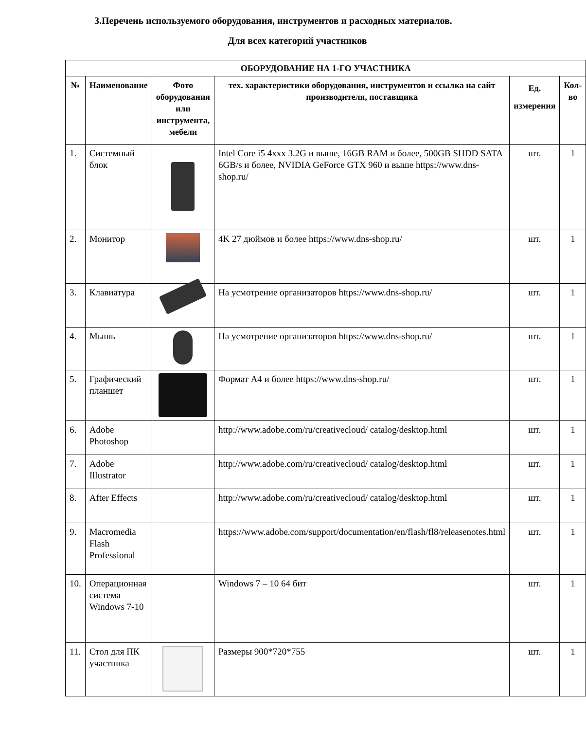3.Перечень используемого оборудования, инструментов и расходных материалов.
Для всех категорий участников
| ОБОРУДОВАНИЕ НА 1-ГО УЧАСТНИКА | | | | | |
| --- | --- | --- | --- | --- | --- |
| № | Наименование | Фото оборудования или инструмента, мебели | тех. характеристики оборудования, инструментов и ссылка на сайт производителя, поставщика | Ед. измерения | Кол-во |
| 1. | Системный блок | | Intel Core i5 4xxx 3.2G и выше, 16GB RAM и более, 500GB SHDD SATA 6GB/s и более, NVIDIA GeForce GTX 960 и выше https://www.dns-shop.ru/ | шт. | 1 |
| 2. | Монитор | | 4K 27 дюймов и более https://www.dns-shop.ru/ | шт. | 1 |
| 3. | Клавиатура | | На усмотрение организаторов https://www.dns-shop.ru/ | шт. | 1 |
| 4. | Мышь | | На усмотрение организаторов https://www.dns-shop.ru/ | шт. | 1 |
| 5. | Графический планшет | | Формат А4 и более https://www.dns-shop.ru/ | шт. | 1 |
| 6. | Adobe Photoshop | | http://www.adobe.com/ru/creativecloud/ catalog/desktop.html | шт. | 1 |
| 7. | Adobe Illustrator | | http://www.adobe.com/ru/creativecloud/ catalog/desktop.html | шт. | 1 |
| 8. | After Effects | | http://www.adobe.com/ru/creativecloud/ catalog/desktop.html | шт. | 1 |
| 9. | Macromedia Flash Professional | | https://www.adobe.com/support/documentation/en/flash/fl8/releasenotes.html | шт. | 1 |
| 10. | Операционная система Windows 7-10 | | Windows 7 – 10 64 бит | шт. | 1 |
| 11. | Стол для ПК участника | | Размеры 900*720*755 | шт. | 1 |